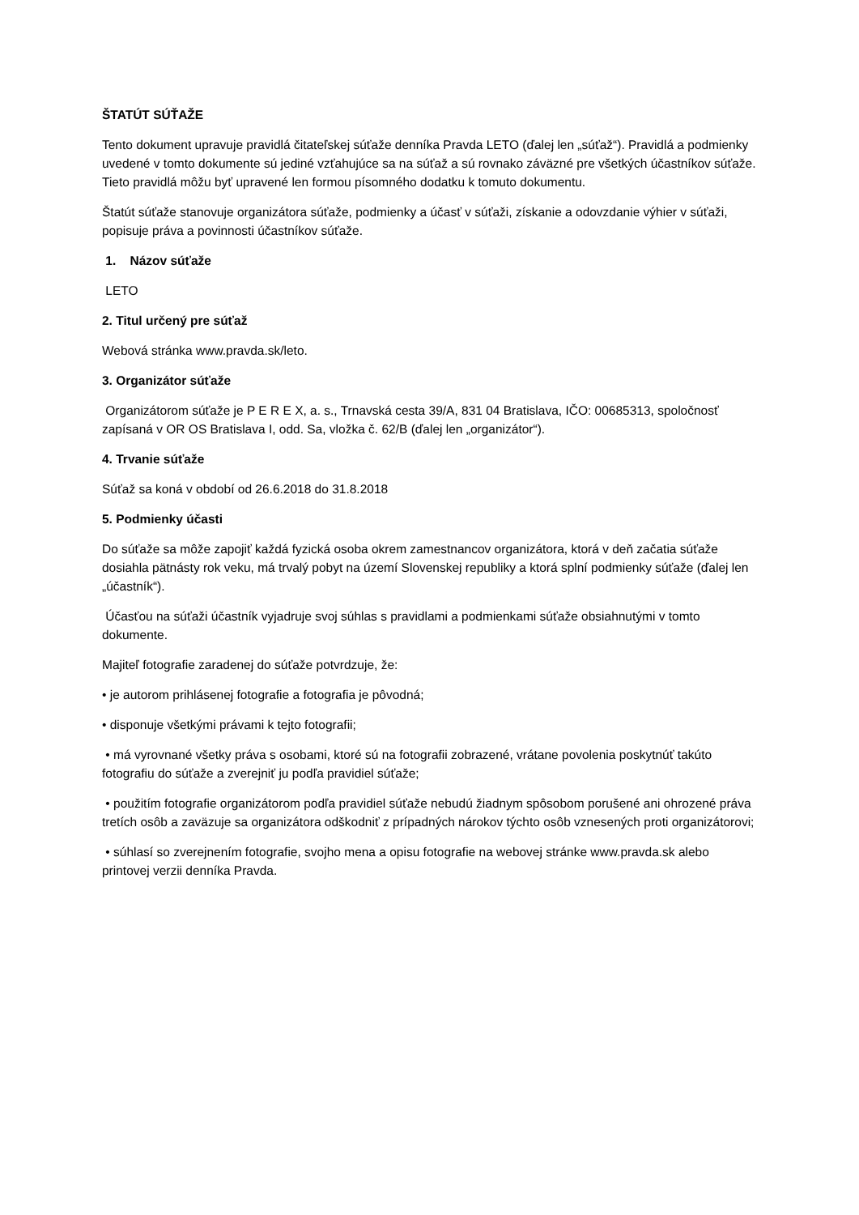ŠTATÚT SÚŤAŽE
Tento dokument upravuje pravidlá čitateľskej súťaže denníka Pravda LETO (ďalej len „súťaž“). Pravidlá a podmienky uvedené v tomto dokumente sú jediné vzťahujúce sa na súťaž a sú rovnako záväzné pre všetkých účastníkov súťaže. Tieto pravidlá môžu byť upravené len formou písomného dodatku k tomuto dokumentu.
Štatút súťaže stanovuje organizátora súťaže, podmienky a účasť v súťaži, získanie a odovzdanie výhier v súťaži, popisuje práva a povinnosti účastníkov súťaže.
1. Názov súťaže
LETO
2. Titul určený pre súťaž
Webová stránka www.pravda.sk/leto.
3. Organizátor súťaže
Organizátorom súťaže je P E R E X, a. s., Trnavská cesta 39/A, 831 04 Bratislava, IČO: 00685313, spoločnosť zapísaná v OR OS Bratislava I, odd. Sa, vložka č. 62/B (ďalej len „organizátor“).
4. Trvanie súťaže
Súťaž sa koná v období od 26.6.2018 do 31.8.2018
5. Podmienky účasti
Do súťaže sa môže zapojiť každá fyzická osoba okrem zamestnancov organizátora, ktorá v deň začatia súťaže dosiahla pätnásty rok veku, má trvalý pobyt na území Slovenskej republiky a ktorá splní podmienky súťaže (ďalej len „účastník“).
Účasťou na súťaži účastník vyjadruje svoj súhlas s pravidlami a podmienkami súťaže obsiahnutými v tomto dokumente.
Majiteľ fotografie zaradenej do súťaže potvrdzuje, že:
• je autorom prihlásenej fotografie a fotografia je pôvodná;
• disponuje všetkými právami k tejto fotografii;
• má vyrovnané všetky práva s osobami, ktoré sú na fotografii zobrazené, vrátane povolenia poskytnúť takúto fotografiu do súťaže a zverejniť ju podľa pravidiel súťaže;
• použitím fotografie organizátorom podľa pravidiel súťaže nebudú žiadnym spôsobom porušené ani ohrozené práva tretích osôb a zaväzuje sa organizátora odškodniť z prípadných nárokov týchto osôb vznesených proti organizátorovi;
• súhlasí so zverejnením fotografie, svojho mena a opisu fotografie na webovej stránke www.pravda.sk alebo printovej verzii denníka Pravda.